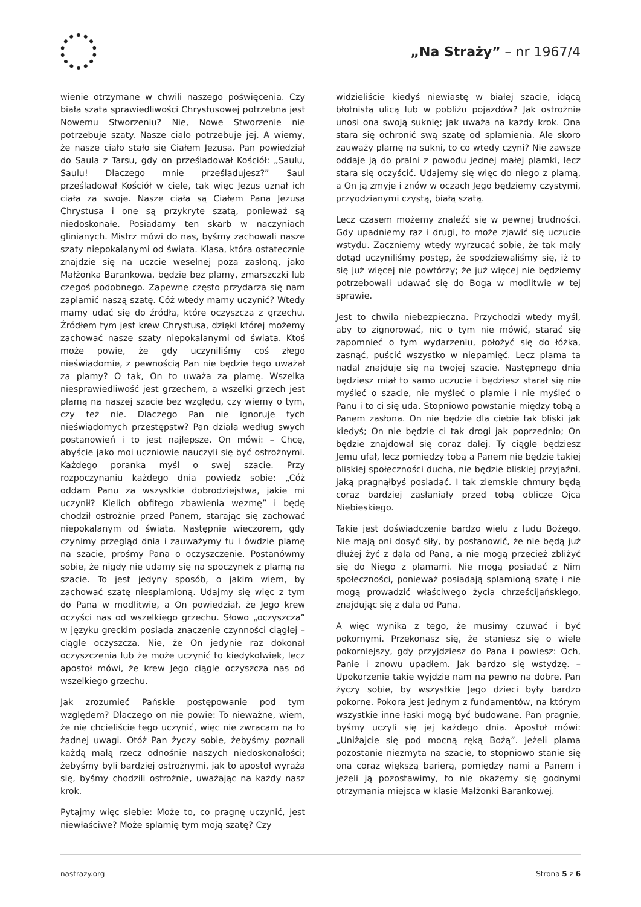„Na Straży” – nr 1967/4
wienie otrzymane w chwili naszego poświęcenia. Czy biała szata sprawiedliwości Chrystusowej potrzebna jest Nowemu Stworzeniu? Nie, Nowe Stworzenie nie potrzebuje szaty. Nasze ciało potrzebuje jej. A wiemy, że nasze ciało stało się Ciałem Jezusa. Pan powiedział do Saula z Tarsu, gdy on prześladował Kościół: „Saulu, Saulu! Dlaczego mnie prześladujesz?” Saul prześladował Kościół w ciele, tak więc Jezus uznał ich ciała za swoje. Nasze ciała są Ciałem Pana Jezusa Chrystusa i one są przykryte szatą, ponieważ są niedoskonałe. Posiadamy ten skarb w naczyniach glinianych. Mistrz mówi do nas, byśmy zachowali nasze szaty niepokalanymi od świata. Klasa, która ostatecznie znajdzie się na uczcie weselnej poza zasłoną, jako Małżonka Barankowa, będzie bez plamy, zmarszczki lub czegoś podobnego. Zapewne często przydarza się nam zaplamić naszą szatę. Cóż wtedy mamy uczynić? Wtedy mamy udać się do źródła, które oczyszcza z grzechu. Źródłem tym jest krew Chrystusa, dzięki której możemy zachować nasze szaty niepokalanymi od świata. Ktoś może powie, że gdy uczyniliśmy coś złego nieświadomie, z pewnością Pan nie będzie tego uważał za plamy? O tak, On to uważa za plamę. Wszelka niesprawiedliwość jest grzechem, a wszelki grzech jest plamą na naszej szacie bez względu, czy wiemy o tym, czy też nie. Dlaczego Pan nie ignoruje tych nieświadomych przestępstw? Pan działa według swych postanowień i to jest najlepsze. On mówi: – Chcę, abyście jako moi uczniowie nauczyli się być ostrożnymi. Każdego poranka myśl o swej szacie. Przy rozpoczynaniu każdego dnia powiedz sobie: „Cóż oddam Panu za wszystkie dobrodziejstwa, jakie mi uczynił? Kielich obfitego zbawienia wezmę” i będę chodził ostrożnie przed Panem, starając się zachować niepokalanym od świata. Następnie wieczorem, gdy czynimy przegląd dnia i zauważymy tu i ówdzie plamę na szacie, prośmy Pana o oczyszczenie. Postanówmy sobie, że nigdy nie udamy się na spoczynek z plamą na szacie. To jest jedyny sposób, o jakim wiem, by zachować szatę niesplamioną. Udajmy się więc z tym do Pana w modlitwie, a On powiedział, że Jego krew oczyści nas od wszelkiego grzechu. Słowo „oczyszcza” w języku greckim posiada znaczenie czynności ciągłej – ciągle oczyszcza. Nie, że On jedynie raz dokonał oczyszczenia lub że może uczynić to kiedykolwiek, lecz apostoł mówi, że krew Jego ciągle oczyszcza nas od wszelkiego grzechu.
Jak zrozumieć Pańskie postępowanie pod tym względem? Dlaczego on nie powie: To nieważne, wiem, że nie chcieliście tego uczynić, więc nie zwracam na to żadnej uwagi. Otóż Pan życzy sobie, żebyśmy poznali każdą małą rzecz odnośnie naszych niedoskonałości; żebyśmy byli bardziej ostrożnymi, jak to apostoł wyraża się, byśmy chodzili ostrożnie, uważając na każdy nasz krok.
Pytajmy więc siebie: Może to, co pragnę uczynić, jest niewłaściwe? Może splamię tym moją szatę? Czy
widzieliście kiedyś niewiastę w białej szacie, idącą błotnistą ulicą lub w pobliżu pojazdów? Jak ostrożnie unosi ona swoją suknię; jak uważa na każdy krok. Ona stara się ochronić swą szatę od splamienia. Ale skoro zauważy plamę na sukni, to co wtedy czyni? Nie zawsze oddaje ją do pralni z powodu jednej małej plamki, lecz stara się oczyścić. Udajemy się więc do niego z plamą, a On ją zmyje i znów w oczach Jego będziemy czystymi, przyodzianymi czystą, białą szatą.
Lecz czasem możemy znaleźć się w pewnej trudności. Gdy upadniemy raz i drugi, to może zjawić się uczucie wstydu. Zaczniemy wtedy wyrzucać sobie, że tak mały dotąd uczyniliśmy postęp, że spodziewaliśmy się, iż to się już więcej nie powtórzy; że już więcej nie będziemy potrzebowali udawać się do Boga w modlitwie w tej sprawie.
Jest to chwila niebezpieczna. Przychodzi wtedy myśl, aby to zignorować, nic o tym nie mówić, starać się zapomnieć o tym wydarzeniu, położyć się do łóżka, zasnąć, puścić wszystko w niepamięć. Lecz plama ta nadal znajduje się na twojej szacie. Następnego dnia będziesz miał to samo uczucie i będziesz starał się nie myśleć o szacie, nie myśleć o plamie i nie myśleć o Panu i to ci się uda. Stopniowo powstanie między tobą a Panem zasłona. On nie będzie dla ciebie tak bliski jak kiedyś; On nie będzie ci tak drogi jak poprzednio; On będzie znajdował się coraz dalej. Ty ciągle będziesz Jemu ufał, lecz pomiędzy tobą a Panem nie będzie takiej bliskiej społeczności ducha, nie będzie bliskiej przyjaźni, jaką pragnąłbyś posiadać. I tak ziemskie chmury będą coraz bardziej zasłaniały przed tobą oblicze Ojca Niebieskiego.
Takie jest doświadczenie bardzo wielu z ludu Bożego. Nie mają oni dosyć siły, by postanowić, że nie będą już dłużej żyć z dala od Pana, a nie mogą przecież zbliżyć się do Niego z plamami. Nie mogą posiadać z Nim społeczności, ponieważ posiadają splamioną szatę i nie mogą prowadzić właściwego życia chrześcijańskiego, znajdując się z dala od Pana.
A więc wynika z tego, że musimy czuwać i być pokornymi. Przekonasz się, że staniesz się o wiele pokorniejszy, gdy przyjdziesz do Pana i powiesz: Och, Panie i znowu upadłem. Jak bardzo się wstydzę. – Upokorzenie takie wyjdzie nam na pewno na dobre. Pan życzy sobie, by wszystkie Jego dzieci były bardzo pokorne. Pokora jest jednym z fundamentów, na którym wszystkie inne łaski mogą być budowane. Pan pragnie, byśmy uczyli się jej każdego dnia. Apostoł mówi: „Uniżajcie się pod mocną ręką Bożą”. Jeżeli plama pozostanie niezmyta na szacie, to stopniowo stanie się ona coraz większą barierą, pomiędzy nami a Panem i jeżeli ją pozostawimy, to nie okażemy się godnymi otrzymania miejsca w klasie Małżonki Barankowej.
nastrazy.org Strona 5 z 6